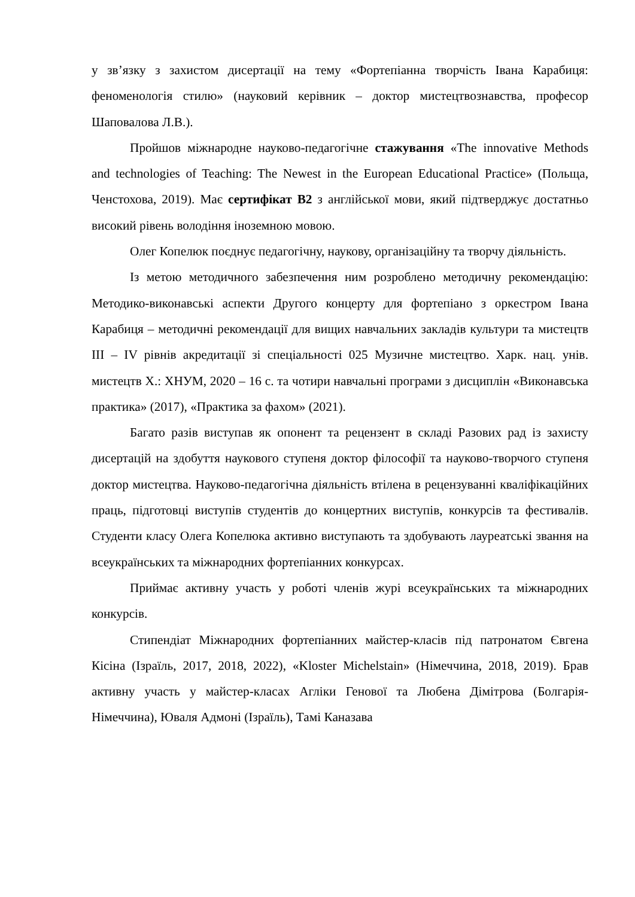у зв’язку з захистом дисертації на тему «Фортепіанна творчість Івана Карабиця: феноменологія стилю» (науковий керівник – доктор мистецтвознавства, професор Шаповалова Л.В.).
Пройшов міжнародне науково-педагогічне стажування «The innovative Methods and technologies of Teaching: The Newest in the European Educational Practice» (Польща, Ченстохова, 2019). Має сертифікат В2 з англійської мови, який підтверджує достатньо високий рівень володіння іноземною мовою.
Олег Копелюк поєднує педагогічну, наукову, організаційну та творчу діяльність.
Із метою методичного забезпечення ним розроблено методичну рекомендацію: Методико-виконавські аспекти Другого концерту для фортепіано з оркестром Івана Карабиця – методичні рекомендації для вищих навчальних закладів культури та мистецтв III – IV рівнів акредитації зі спеціальності 025 Музичне мистецтво. Харк. нац. унів. мистецтв Х.: ХНУМ, 2020 – 16 с. та чотири навчальні програми з дисциплін «Виконавська практика» (2017), «Практика за фахом» (2021).
Багато разів виступав як опонент та рецензент в складі Разових рад із захисту дисертацій на здобуття наукового ступеня доктор філософії та науково-творчого ступеня доктор мистецтва. Науково-педагогічна діяльність втілена в рецензуванні кваліфікаційних праць, підготовці виступів студентів до концертних виступів, конкурсів та фестивалів. Студенти класу Олега Копелюка активно виступають та здобувають лауреатські звання на всеукраїнських та міжнародних фортепіанних конкурсах.
Приймає активну участь у роботі членів журі всеукраїнських та міжнародних конкурсів.
Стипендіат Міжнародних фортепіанних майстер-класів під патронатом Євгена Кісіна (Ізраїль, 2017, 2018, 2022), «Kloster Michelstain» (Німеччина, 2018, 2019). Брав активну участь у майстер-класах Агліки Генової та Любена Дімітрова (Болгарія-Німеччина), Юваля Адмоні (Ізраїль), Тамі Каназава